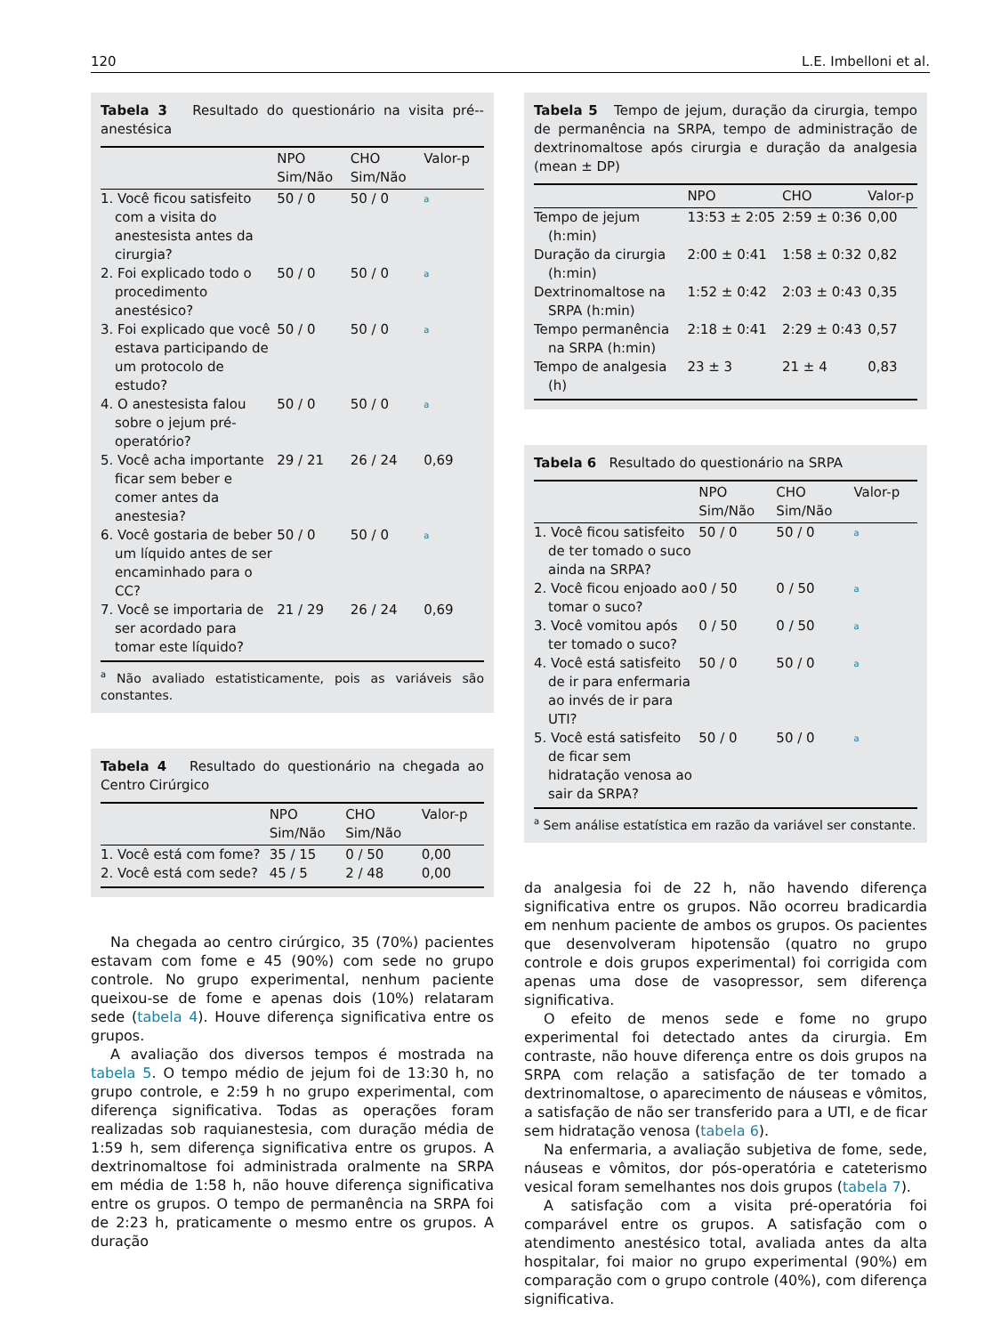120 L.E. Imbelloni et al.
Tabela 3 Resultado do questionário na visita pré--anestésica
| | NPO Sim/Não | CHO Sim/Não | Valor-p |
| --- | --- | --- | --- |
| 1. Você ficou satisfeito com a visita do anestesista antes da cirurgia? | 50 / 0 | 50 / 0 | <sup>a</sup> |
| 2. Foi explicado todo o procedimento anestésico? | 50 / 0 | 50 / 0 | <sup>a</sup> |
| 3. Foi explicado que você estava participando de um protocolo de estudo? | 50 / 0 | 50 / 0 | <sup>a</sup> |
| 4. O anestesista falou sobre o jejum pré-operatório? | 50 / 0 | 50 / 0 | <sup>a</sup> |
| 5. Você acha importante ficar sem beber e comer antes da anestesia? | 29 / 21 | 26 / 24 | 0,69 |
| 6. Você gostaria de beber um líquido antes de ser encaminhado para o CC? | 50 / 0 | 50 / 0 | <sup>a</sup> |
| 7. Você se importaria de ser acordado para tomar este líquido? | 21 / 29 | 26 / 24 | 0,69 |
<sup>a</sup> Não avaliado estatisticamente, pois as variáveis são constantes.
Tabela 4 Resultado do questionário na chegada ao Centro Cirúrgico
| | NPO Sim/Não | CHO Sim/Não | Valor-p |
| --- | --- | --- | --- |
| 1. Você está com fome? | 35 / 15 | 0 / 50 | 0,00 |
| 2. Você está com sede? | 45 / 5 | 2 / 48 | 0,00 |
Na chegada ao centro cirúrgico, 35 (70%) pacientes estavam com fome e 45 (90%) com sede no grupo controle. No grupo experimental, nenhum paciente queixou-se de fome e apenas dois (10%) relataram sede (tabela 4). Houve diferença significativa entre os grupos.
A avaliação dos diversos tempos é mostrada na tabela 5. O tempo médio de jejum foi de 13:30 h, no grupo controle, e 2:59 h no grupo experimental, com diferença significativa. Todas as operações foram realizadas sob raquianestesia, com duração média de 1:59 h, sem diferença significativa entre os grupos. A dextrinomaltose foi administrada oralmente na SRPA em média de 1:58 h, não houve diferença significativa entre os grupos. O tempo de permanência na SRPA foi de 2:23 h, praticamente o mesmo entre os grupos. A duração
Tabela 5 Tempo de jejum, duração da cirurgia, tempo de permanência na SRPA, tempo de administração de dextrinomaltose após cirurgia e duração da analgesia (mean ± DP)
| | NPO | CHO | Valor-p |
| --- | --- | --- | --- |
| Tempo de jejum (h:min) | 13:53 ± 2:05 | 2:59 ± 0:36 | 0,00 |
| Duração da cirurgia (h:min) | 2:00 ± 0:41 | 1:58 ± 0:32 | 0,82 |
| Dextrinomaltose na SRPA (h:min) | 1:52 ± 0:42 | 2:03 ± 0:43 | 0,35 |
| Tempo permanência na SRPA (h:min) | 2:18 ± 0:41 | 2:29 ± 0:43 | 0,57 |
| Tempo de analgesia (h) | 23 ± 3 | 21 ± 4 | 0,83 |
Tabela 6 Resultado do questionário na SRPA
| | NPO Sim/Não | CHO Sim/Não | Valor-p |
| --- | --- | --- | --- |
| 1. Você ficou satisfeito de ter tomado o suco ainda na SRPA? | 50 / 0 | 50 / 0 | <sup>a</sup> |
| 2. Você ficou enjoado ao tomar o suco? | 0 / 50 | 0 / 50 | <sup>a</sup> |
| 3. Você vomitou após ter tomado o suco? | 0 / 50 | 0 / 50 | <sup>a</sup> |
| 4. Você está satisfeito de ir para enfermaria ao invés de ir para UTI? | 50 / 0 | 50 / 0 | <sup>a</sup> |
| 5. Você está satisfeito de ficar sem hidratação venosa ao sair da SRPA? | 50 / 0 | 50 / 0 | <sup>a</sup> |
<sup>a</sup> Sem análise estatística em razão da variável ser constante.
da analgesia foi de 22 h, não havendo diferença significativa entre os grupos. Não ocorreu bradicardia em nenhum paciente de ambos os grupos. Os pacientes que desenvolveram hipotensão (quatro no grupo controle e dois grupos experimental) foi corrigida com apenas uma dose de vasopressor, sem diferença significativa.
O efeito de menos sede e fome no grupo experimental foi detectado antes da cirurgia. Em contraste, não houve diferença entre os dois grupos na SRPA com relação a satisfação de ter tomado a dextrinomaltose, o aparecimento de náuseas e vômitos, a satisfação de não ser transferido para a UTI, e de ficar sem hidratação venosa (tabela 6).
Na enfermaria, a avaliação subjetiva de fome, sede, náuseas e vômitos, dor pós-operatória e cateterismo vesical foram semelhantes nos dois grupos (tabela 7).
A satisfação com a visita pré-operatória foi comparável entre os grupos. A satisfação com o atendimento anestésico total, avaliada antes da alta hospitalar, foi maior no grupo experimental (90%) em comparação com o grupo controle (40%), com diferença significativa.